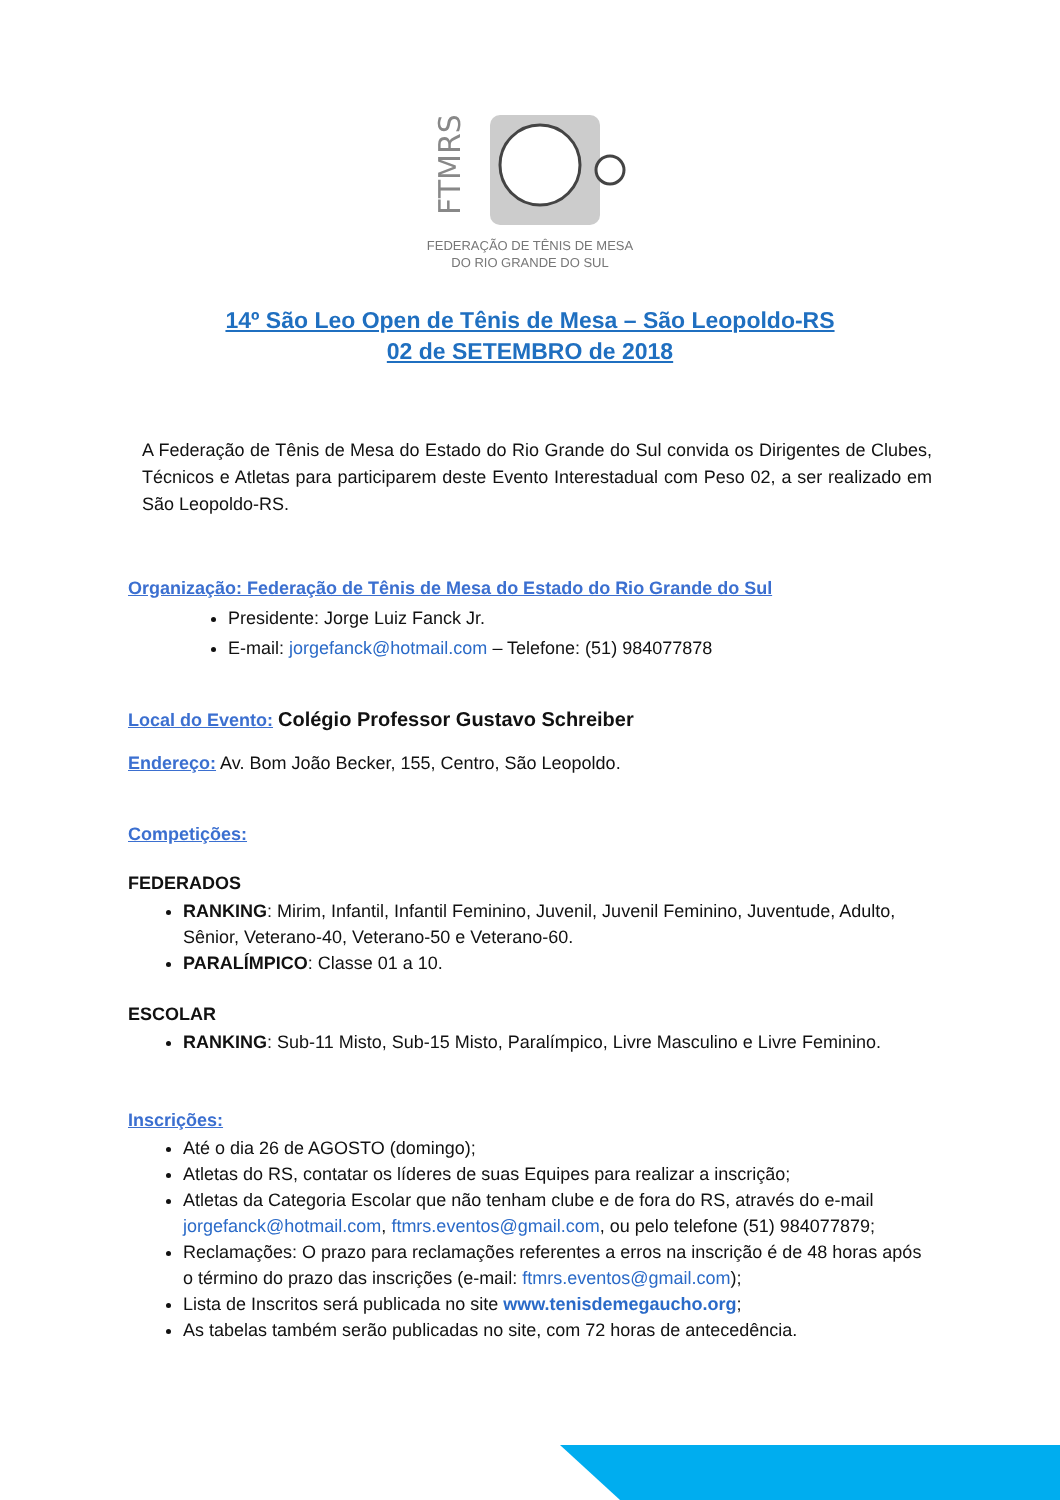FTMRS
FEDERAÇÃO DE TÊNIS DE MESA
DO RIO GRANDE DO SUL
14º São Leo Open de Tênis de Mesa – São Leopoldo-RS
02 de SETEMBRO de 2018
A Federação de Tênis de Mesa do Estado do Rio Grande do Sul convida os Dirigentes de Clubes, Técnicos e Atletas para participarem deste Evento Interestadual com Peso 02, a ser realizado em São Leopoldo-RS.
Organização: Federação de Tênis de Mesa do Estado do Rio Grande do Sul
Presidente: Jorge Luiz Fanck Jr.
E-mail: jorgefanck@hotmail.com – Telefone: (51) 984077878
Local do Evento: Colégio Professor Gustavo Schreiber
Endereço: Av. Bom João Becker, 155, Centro, São Leopoldo.
Competições:
FEDERADOS
RANKING: Mirim, Infantil, Infantil Feminino, Juvenil, Juvenil Feminino, Juventude, Adulto, Sênior, Veterano-40, Veterano-50 e Veterano-60.
PARALÍMPICO: Classe 01 a 10.
ESCOLAR
RANKING: Sub-11 Misto, Sub-15 Misto, Paralímpico, Livre Masculino e Livre Feminino.
Inscrições:
Até o dia 26 de AGOSTO (domingo);
Atletas do RS, contatar os líderes de suas Equipes para realizar a inscrição;
Atletas da Categoria Escolar que não tenham clube e de fora do RS, através do e-mail jorgefanck@hotmail.com, ftmrs.eventos@gmail.com, ou pelo telefone (51) 984077879;
Reclamações: O prazo para reclamações referentes a erros na inscrição é de 48 horas após o término do prazo das inscrições (e-mail: ftmrs.eventos@gmail.com);
Lista de Inscritos será publicada no site www.tenisdemegaucho.org;
As tabelas também serão publicadas no site, com 72 horas de antecedência.